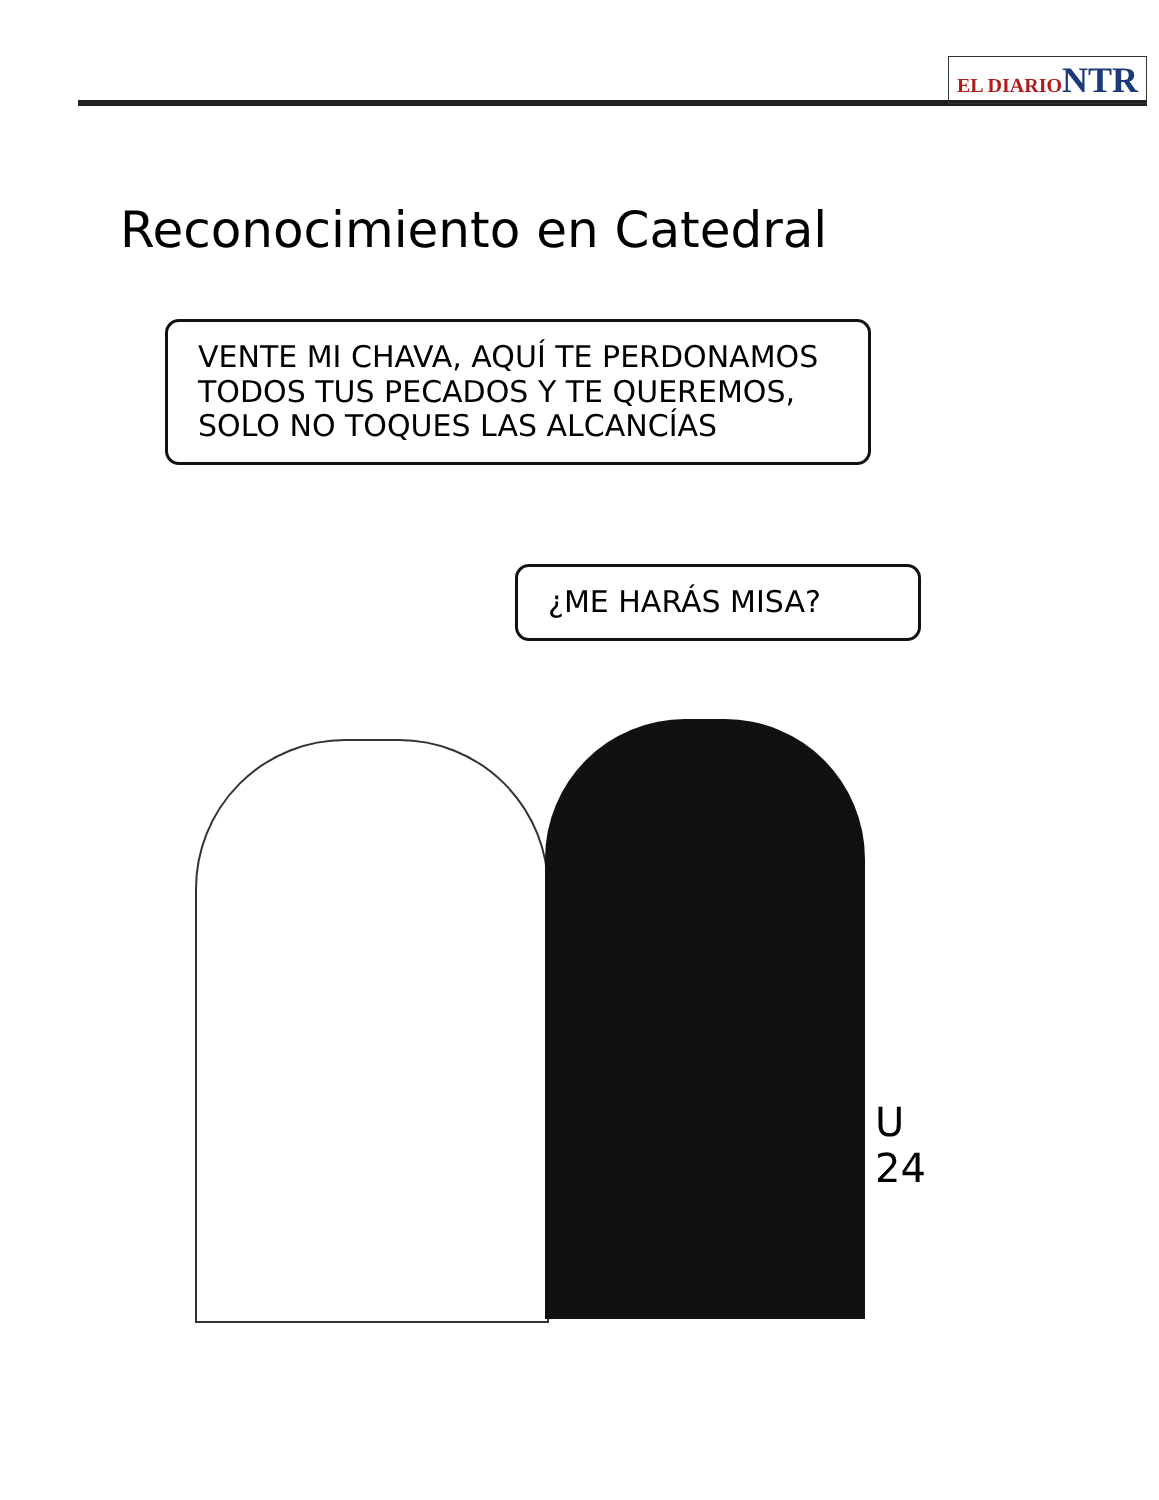EL DIARIO NTR
Reconocimiento en Catedral
VENTE MI CHAVA, AQUÍ TE PERDONAMOS TODOS TUS PECADOS Y TE QUEREMOS, SOLO NO TOQUES LAS ALCANCÍAS
¿ME HARÁS MISA?
U 24